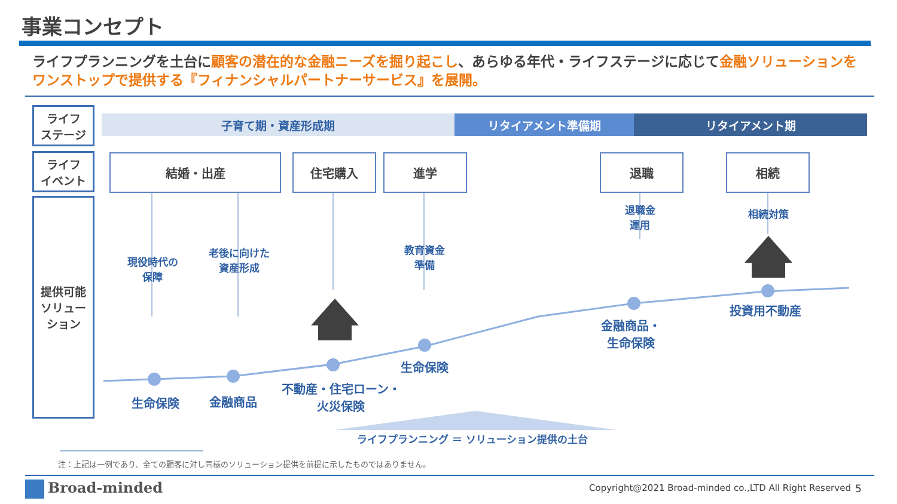事業コンセプト
ライフプランニングを土台に顧客の潜在的な金融ニーズを掘り起こし、あらゆる年代・ライフステージに応じて金融ソリューションをワンストップで提供する『フィナンシャルパートナーサービス』を展開。
ライフ
ステージ
ライフ
イベント
提供可能
ソリュー
ション
子育て期・資産形成期 リタイアメント準備期 リタイアメント期
結婚・出産 住宅購入 進学 退職 相続
現役時代の
保障
老後に向けた
資産形成
教育資金
準備
退職金
運用
相続対策
生命保険 金融商品
不動産・住宅ローン・
火災保険
生命保険
金融商品・
生命保険
投資用不動産
ライフプランニング ＝ ソリューション提供の土台
注：上記は一例であり、全ての顧客に対し同様のソリューション提供を前提に示したものではありません。
Broad-minded
Copyright@2021 Broad-minded co.,LTD All Right Reserved
5